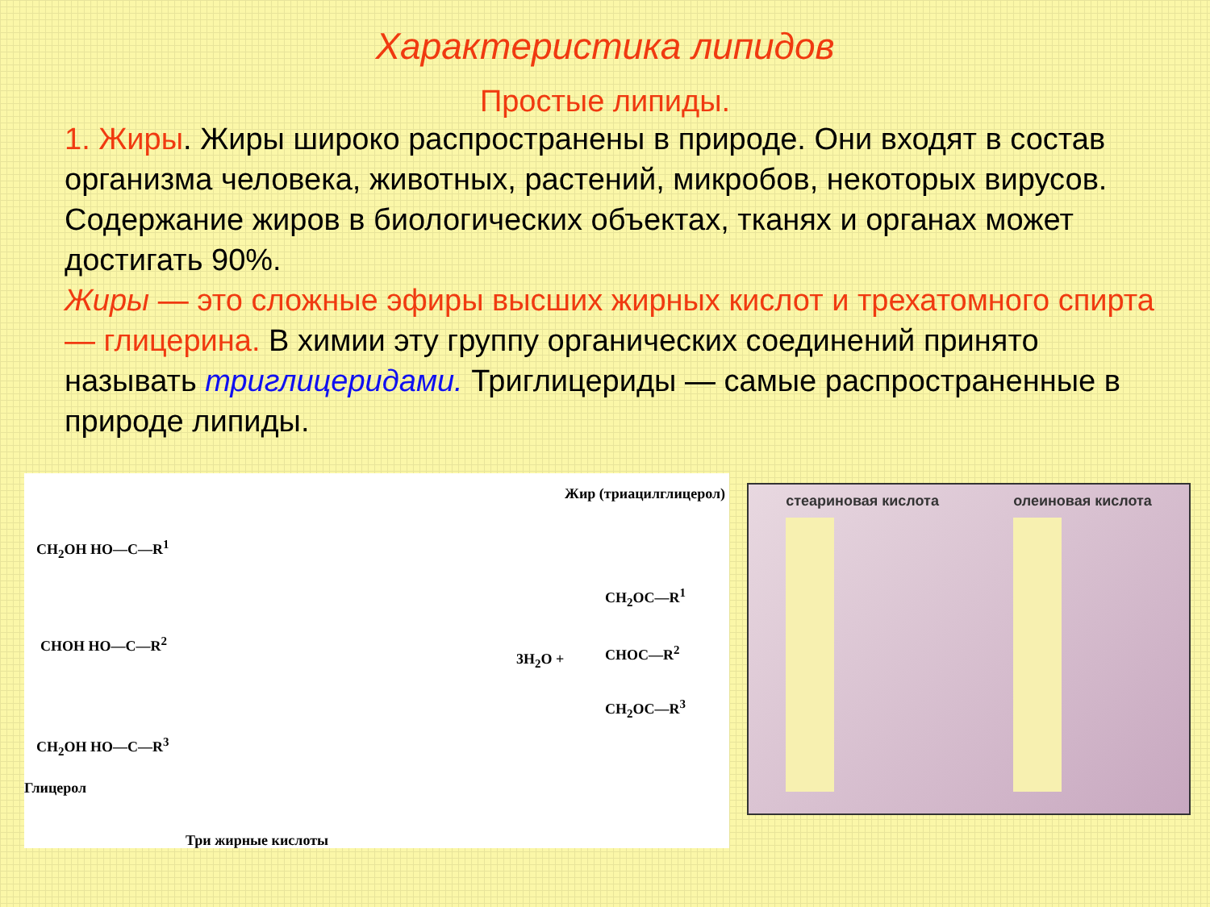Характеристика липидов
Простые липиды.
1. Жиры. Жиры широко распространены в природе. Они входят в состав организма человека, животных, растений, микробов, некоторых вирусов. Содержание жиров в биологических объектах, тканях и органах может достигать 90%.
Жиры — это сложные эфиры высших жирных кислот и трехатомного спирта — глицерина. В химии эту группу органических соединений принято называть триглицеридами. Триглицериды — самые распространенные в природе липиды.
Жир (триацилглицерол)
CH<sub>2</sub>OH HO—C—R<sup>1</sup>
CHOH HO—C—R<sup>2</sup>
CH<sub>2</sub>OH HO—C—R<sup>3</sup>
Глицерол
3H<sub>2</sub>O +
CH<sub>2</sub>OC—R<sup>1</sup>
CHOC—R<sup>2</sup>
CH<sub>2</sub>OC—R<sup>3</sup>
Три жирные кислоты
стеариновая кислота олеиновая кислота